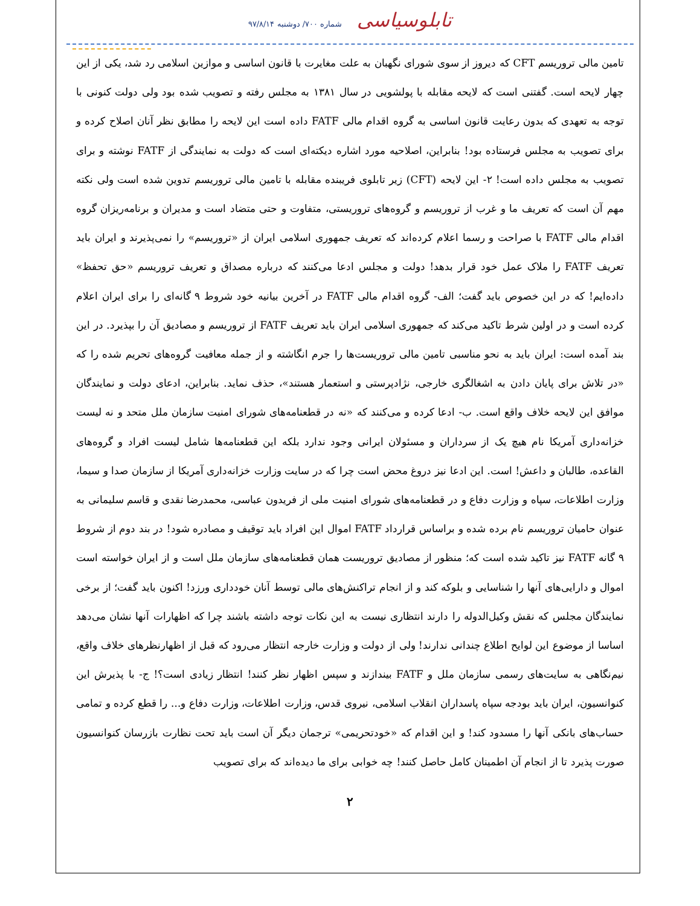تابلوسیاسی شماره ۷۰۰/ دوشنبه ۹۷/۸/۱۴
تامین مالی تروریسم CFT که دیروز از سوی شورای نگهبان به علت مغایرت با قانون اساسی و موازین اسلامی رد شد، یکی از این چهار لایحه است. گفتنی است که لایحه مقابله با پولشویی در سال ۱۳۸۱ به مجلس رفته و تصویب شده بود ولی دولت کنونی با توجه به تعهدی که بدون رعایت قانون اساسی به گروه اقدام مالی FATF داده است این لایحه را مطابق نظر آنان اصلاح کرده و برای تصویب به مجلس فرستاده بود! بنابراین، اصلاحیه مورد اشاره دیکته‌ای است که دولت به نمایندگی از FATF نوشته و برای تصویب به مجلس داده است! ۲- این لایحه (CFT) زیر تابلوی فریبنده مقابله با تامین مالی تروریسم تدوین شده است ولی نکته مهم آن است که تعریف ما و غرب از تروریسم و گروه‌های تروریستی، متفاوت و حتی متضاد است و مدیران و برنامه‌ریزان گروه اقدام مالی FATF با صراحت و رسما اعلام کرده‌اند که تعریف جمهوری اسلامی ایران از «تروریسم» را نمی‌پذیرند و ایران باید تعریف FATF را ملاک عمل خود قرار بدهد! دولت و مجلس ادعا می‌کنند که درباره مصداق و تعریف تروریسم «حق تحفظ» داده‌ایم! که در این خصوص باید گفت؛ الف- گروه اقدام مالی FATF در آخرین بیانیه خود شروط ۹ گانه‌ای را برای ایران اعلام کرده است و در اولین شرط تاکید می‌کند که جمهوری اسلامی ایران باید تعریف FATF از تروریسم و مصادیق آن را بپذیرد. در این بند آمده است: ایران باید به نحو مناسبی تامین مالی تروریست‌ها را جرم انگاشته و از جمله معافیت گروه‌های تحریم شده را که «در تلاش برای پایان دادن به اشغالگری خارجی، نژادپرستی و استعمار هستند»، حذف نماید. بنابراین، ادعای دولت و نمایندگان موافق این لایحه خلاف واقع است. ب- ادعا کرده و می‌کنند که «نه در قطعنامه‌های شورای امنیت سازمان ملل متحد و نه لیست خزانه‌داری آمریکا نام هیچ یک از سرداران و مسئولان ایرانی وجود ندارد بلکه این قطعنامه‌ها شامل لیست افراد و گروه‌های القاعده، طالبان و داعش! است. این ادعا نیز دروغ محض است چرا که در سایت وزارت خزانه‌داری آمریکا از سازمان صدا و سیما، وزارت اطلاعات، سپاه و وزارت دفاع و در قطعنامه‌های شورای امنیت ملی از فریدون عباسی، محمدرضا نقدی و قاسم سلیمانی به عنوان حامیان تروریسم نام برده شده و براساس قرارداد FATF اموال این افراد باید توقیف و مصادره شود! در بند دوم از شروط ۹ گانه FATF نیز تاکید شده است که؛ منظور از مصادیق تروریست همان قطعنامه‌های سازمان ملل است و از ایران خواسته است اموال و دارایی‌های آنها را شناسایی و بلوکه کند و از انجام تراکنش‌های مالی توسط آنان خودداری ورزد! اکنون باید گفت؛ از برخی نمایندگان مجلس که نقش وکیل‌الدوله را دارند انتظاری نیست به این نکات توجه داشته باشند چرا که اظهارات آنها نشان می‌دهد اساسا از موضوع این لوایح اطلاع چندانی ندارند! ولی از دولت و وزارت خارجه انتظار می‌رود که قبل از اظهارنظرهای خلاف واقع، نیم‌نگاهی به سایت‌های رسمی سازمان ملل و FATF بیندازند و سپس اظهار نظر کنند! انتظار زیادی است؟! ج- با پذیرش این کنوانسیون، ایران باید بودجه سپاه پاسداران انقلاب اسلامی، نیروی قدس، وزارت اطلاعات، وزارت دفاع و... را قطع کرده و تمامی حساب‌های بانکی آنها را مسدود کند! و این اقدام که «خودتحریمی» ترجمان دیگر آن است باید تحت نظارت بازرسان کنوانسیون صورت پذیرد تا از انجام آن اطمینان کامل حاصل کنند! چه خوابی برای ما دیده‌اند که برای تصویب
۲